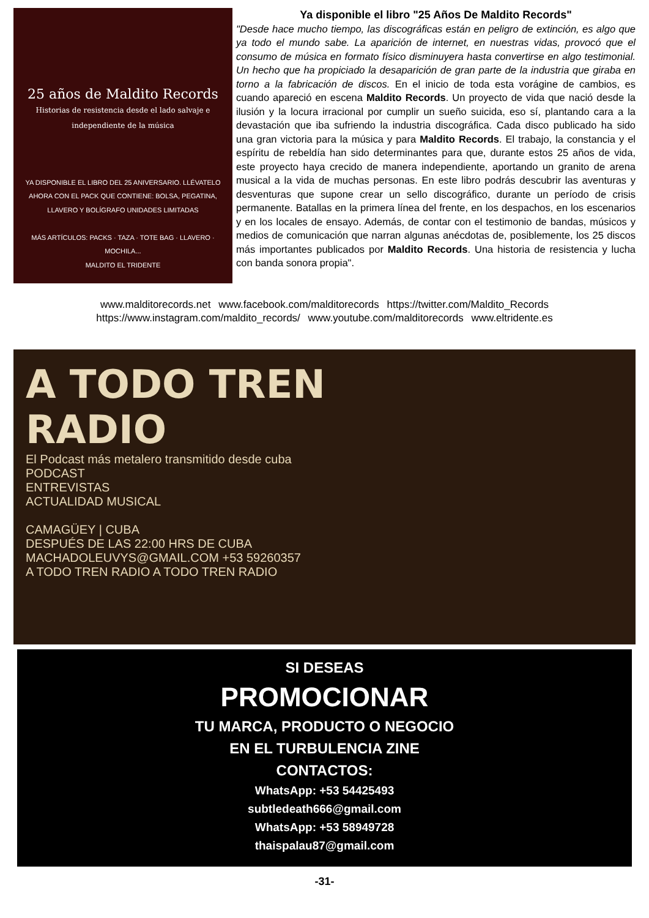25 años de Maldito Records
Historias de resistencia desde el lado salvaje e independiente de la música
YA DISPONIBLE EL LIBRO DEL 25 ANIVERSARIO. LLÉVATELO AHORA CON EL PACK QUE CONTIENE: BOLSA, PEGATINA, LLAVERO Y BOLÍGRAFO UNIDADES LIMITADAS
MÁS ARTÍCULOS: PACKS · TAZA · TOTE BAG · LLAVERO · MOCHILA...
MALDITO EL TRIDENTE
Ya disponible el libro "25 Años De Maldito Records"
"Desde hace mucho tiempo, las discográficas están en peligro de extinción, es algo que ya todo el mundo sabe. La aparición de internet, en nuestras vidas, provocó que el consumo de música en formato físico disminuyera hasta convertirse en algo testimonial. Un hecho que ha propiciado la desaparición de gran parte de la industria que giraba en torno a la fabricación de discos. En el inicio de toda esta vorágine de cambios, es cuando apareció en escena Maldito Records. Un proyecto de vida que nació desde la ilusión y la locura irracional por cumplir un sueño suicida, eso sí, plantando cara a la devastación que iba sufriendo la industria discográfica. Cada disco publicado ha sido una gran victoria para la música y para Maldito Records. El trabajo, la constancia y el espíritu de rebeldía han sido determinantes para que, durante estos 25 años de vida, este proyecto haya crecido de manera independiente, aportando un granito de arena musical a la vida de muchas personas. En este libro podrás descubrir las aventuras y desventuras que supone crear un sello discográfico, durante un período de crisis permanente. Batallas en la primera línea del frente, en los despachos, en los escenarios y en los locales de ensayo. Además, de contar con el testimonio de bandas, músicos y medios de comunicación que narran algunas anécdotas de, posiblemente, los 25 discos más importantes publicados por Maldito Records. Una historia de resistencia y lucha con banda sonora propia".
www.malditorecords.net www.facebook.com/malditorecords https://twitter.com/Maldito_Records
https://www.instagram.com/maldito_records/ www.youtube.com/malditorecords www.eltridente.es
A TODO TREN
RADIO
El Podcast más metalero transmitido desde cuba
PODCAST
ENTREVISTAS
ACTUALIDAD MUSICAL
CAMAGÜEY | CUBA
DESPUÉS DE LAS 22:00 HRS DE CUBA
MACHADOLEUVYS@GMAIL.COM +53 59260357
A TODO TREN RADIO A TODO TREN RADIO
SI DESEAS
PROMOCIONAR
TU MARCA, PRODUCTO O NEGOCIO
EN EL TURBULENCIA ZINE
CONTACTOS:
WhatsApp: +53 54425493
subtledeath666@gmail.com
WhatsApp: +53 58949728
thaispalau87@gmail.com
-31-